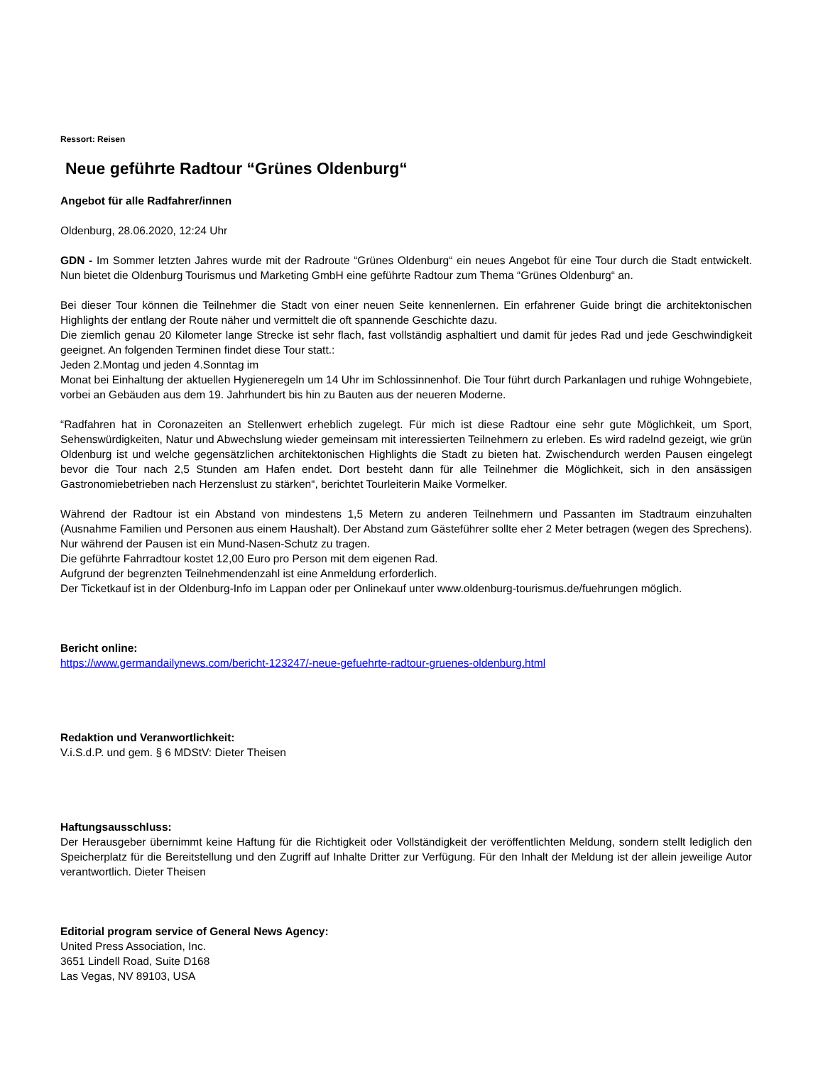Ressort: Reisen
Neue geführte Radtour “Grünes Oldenburg“
Angebot für alle Radfahrer/innen
Oldenburg, 28.06.2020, 12:24 Uhr
GDN - Im Sommer letzten Jahres wurde mit der Radroute “Grünes Oldenburg“ ein neues Angebot für eine Tour durch die Stadt entwickelt. Nun bietet die Oldenburg Tourismus und Marketing GmbH eine geführte Radtour zum Thema “Grünes Oldenburg“ an.
Bei dieser Tour können die Teilnehmer die Stadt von einer neuen Seite kennenlernen. Ein erfahrener Guide bringt die architektonischen Highlights der entlang der Route näher und vermittelt die oft spannende Geschichte dazu.
Die ziemlich genau 20 Kilometer lange Strecke ist sehr flach, fast vollständig asphaltiert und damit für jedes Rad und jede Geschwindigkeit geeignet. An folgenden Terminen findet diese Tour statt.:
Jeden 2.Montag und jeden 4.Sonntag im
Monat bei Einhaltung der aktuellen Hygieneregeln um 14 Uhr im Schlossinnenhof. Die Tour führt durch Parkanlagen und ruhige Wohngebiete, vorbei an Gebäuden aus dem 19. Jahrhundert bis hin zu Bauten aus der neueren Moderne.
“Radfahren hat in Coronazeiten an Stellenwert erheblich zugelegt. Für mich ist diese Radtour eine sehr gute Möglichkeit, um Sport, Sehenswürdigkeiten, Natur und Abwechslung wieder gemeinsam mit interessierten Teilnehmern zu erleben. Es wird radelnd gezeigt, wie grün Oldenburg ist und welche gegensätzlichen architektonischen Highlights die Stadt zu bieten hat. Zwischendurch werden Pausen eingelegt bevor die Tour nach 2,5 Stunden am Hafen endet. Dort besteht dann für alle Teilnehmer die Möglichkeit, sich in den ansässigen Gastronomiebetrieben nach Herzenslust zu stärken“, berichtet Tourleiterin Maike Vormelker.
Während der Radtour ist ein Abstand von mindestens 1,5 Metern zu anderen Teilnehmern und Passanten im Stadtraum einzuhalten (Ausnahme Familien und Personen aus einem Haushalt). Der Abstand zum Gästeführer sollte eher 2 Meter betragen (wegen des Sprechens). Nur während der Pausen ist ein Mund-Nasen-Schutz zu tragen.
Die geführte Fahrradtour kostet 12,00 Euro pro Person mit dem eigenen Rad.
Aufgrund der begrenzten Teilnehmendenzahl ist eine Anmeldung erforderlich.
Der Ticketkauf ist in der Oldenburg-Info im Lappan oder per Onlinekauf unter www.oldenburg-tourismus.de/fuehrungen möglich.
Bericht online:
https://www.germandailynews.com/bericht-123247/-neue-gefuehrte-radtour-gruenes-oldenburg.html
Redaktion und Veranwortlichkeit:
V.i.S.d.P. und gem. § 6 MDStV: Dieter Theisen
Haftungsausschluss:
Der Herausgeber übernimmt keine Haftung für die Richtigkeit oder Vollständigkeit der veröffentlichten Meldung, sondern stellt lediglich den Speicherplatz für die Bereitstellung und den Zugriff auf Inhalte Dritter zur Verfügung. Für den Inhalt der Meldung ist der allein jeweilige Autor verantwortlich. Dieter Theisen
Editorial program service of General News Agency:
United Press Association, Inc.
3651 Lindell Road, Suite D168
Las Vegas, NV 89103, USA